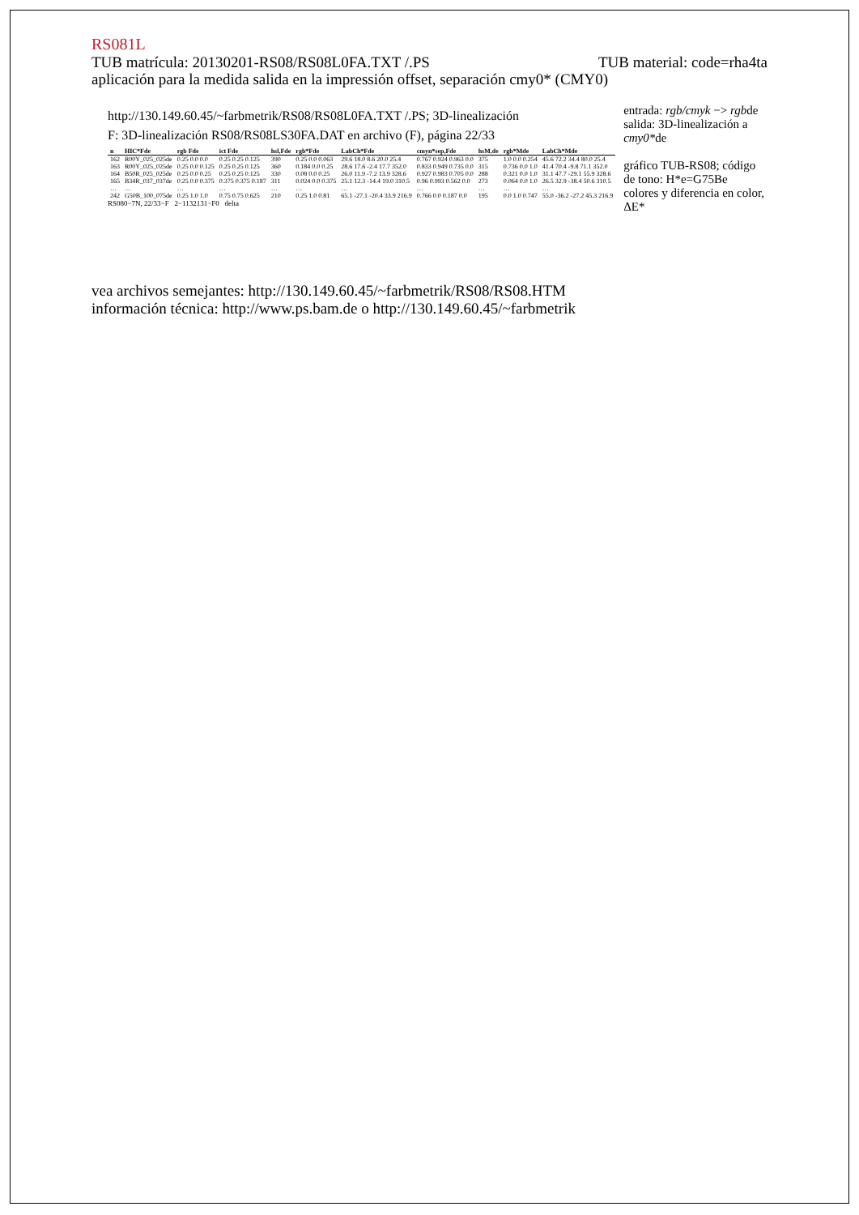RS081L
TUB matrícula: 20130201-RS08/RS08L0FA.TXT /.PS TUB material: code=rha4ta
aplicación para la medida salida en la impressión offset, separación cmy0* (CMY0)
http://130.149.60.45/~farbmetrik/RS08/RS08L0FA.TXT /.PS; 3D-linealización
F: 3D-linealización RS08/RS08LS30FA.DAT en archivo (F), página 22/33
| n | HIC*Fde | rgb Fde | ict Fde | hsl,Fde | rgb*Fde | LabCh*Fde | cmyn*sep,Fde | hsM,de | rgb*Mde | LabCh*Mde |
| --- | --- | --- | --- | --- | --- | --- | --- | --- | --- | --- |
| 162 | R00Y_025_025de | 0.25 0.0 0.0 | 0.25 0.25 0.125 | 390 | 0.25 0.0 0.063 | 29.6 18.0 8.6 20.0 25.4 | 0.767 0.924 0.963 0.0 | 375 | 1.0 0.0 0.254 | 45.6 72.2 34.4 80.0 25.4 |
| 163 | R00Y_025_025de | 0.25 0.0 0.125 | 0.25 0.25 0.125 | 360 | 0.184 0.0 0.25 | 28.6 17.6 -2.4 17.7 352.0 | 0.833 0.949 0.735 0.0 | 315 | 0.736 0.0 1.0 | 41.4 70.4 -9.8 71.1 352.0 |
| 164 | B50R_025_025de | 0.25 0.0 0.25 | 0.25 0.25 0.125 | 330 | 0.08 0.0 0.25 | 26.0 11.9 -7.2 13.9 328.6 | 0.927 0.983 0.705 0.0 | 288 | 0.321 0.0 1.0 | 31.1 47.7 -29.1 55.9 328.6 |
| 165 | B34R_037_037de | 0.25 0.0 0.375 | 0.375 0.375 0.187 | 311 | 0.024 0.0 0.375 | 25.1 12.3 -14.4 19.0 310.5 | 0.96 0.993 0.562 0.0 | 273 | 0.064 0.0 1.0 | 26.5 32.9 -38.4 50.6 310.5 |
| … | … | … | … | … | … | … | … | … | … | … |
| 242 | G50B_100_075de | 0.25 1.0 1.0 | 0.75 0.75 0.625 | 210 | 0.25 1.0 0.81 | 65.1 -27.1 -20.4 33.9 216.9 | 0.766 0.0 0.187 0.0 | 195 | 0.0 1.0 0.747 | 55.0 -36.2 -27.2 45.3 216.9 |
RS080−7N, 22/33−F 2−1132131−F0 delta
entrada: rgb/cmyk −> rgbde
salida: 3D-linealización a cmy0*de
gráfico TUB-RS08; código de tono: H*e=G75Be
colores y diferencia en color, ΔE*
vea archivos semejantes: http://130.149.60.45/~farbmetrik/RS08/RS08.HTM
información técnica: http://www.ps.bam.de o http://130.149.60.45/~farbmetrik